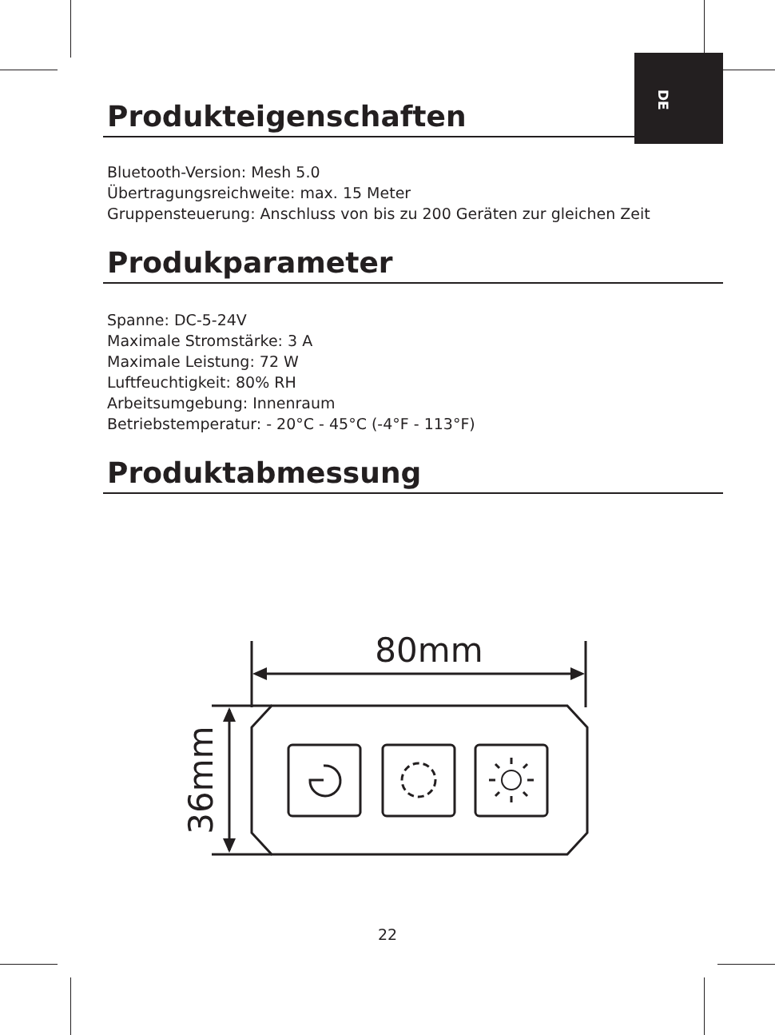DE
Produkteigenschaften
Bluetooth-Version: Mesh 5.0
Übertragungsreichweite: max. 15 Meter
Gruppensteuerung: Anschluss von bis zu 200 Geräten zur gleichen Zeit
Produkparameter
Spanne: DC-5-24V
Maximale Stromstärke: 3 A
Maximale Leistung: 72 W
Luftfeuchtigkeit: 80% RH
Arbeitsumgebung: Innenraum
Betriebstemperatur: - 20°C - 45°C (-4°F - 113°F)
Produktabmessung
80mm
36mm
22